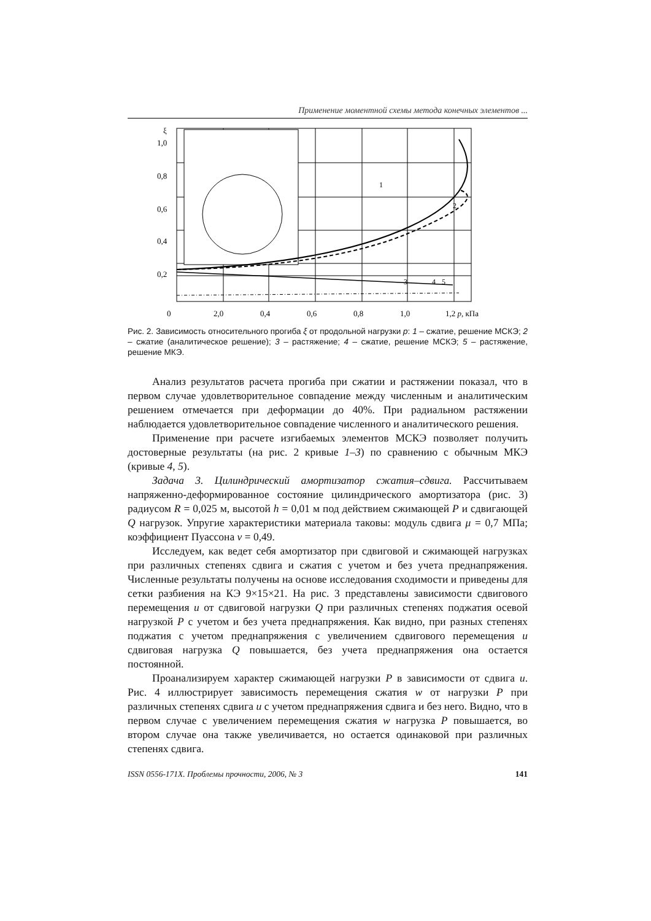Применение моментной схемы метода конечных элементов ...
ξ
1,0
0,8
0,6
0,4
0,2
0
2,0
0,4
0,6
0,8
1,0
1,2 p, кПа
1
2
3
4
5
Рис. 2. Зависимость относительного прогиба ξ от продольной нагрузки p: 1 – сжатие, решение МСКЭ; 2 – сжатие (аналитическое решение); 3 – растяжение; 4 – сжатие, решение МСКЭ; 5 – растяжение, решение МКЭ.
Анализ результатов расчета прогиба при сжатии и растяжении показал, что в первом случае удовлетворительное совпадение между численным и аналитическим решением отмечается при деформации до 40%. При радиальном растяжении наблюдается удовлетворительное совпадение численного и аналитического решения.
Применение при расчете изгибаемых элементов МСКЭ позволяет получить достоверные результаты (на рис. 2 кривые 1–3) по сравнению с обычным МКЭ (кривые 4, 5).
Задача 3. Цилиндрический амортизатор сжатия–сдвига. Рассчитываем напряженно-деформированное состояние цилиндрического амортизатора (рис. 3) радиусом R = 0,025 м, высотой h = 0,01 м под действием сжимающей P и сдвигающей Q нагрузок. Упругие характеристики материала таковы: модуль сдвига μ = 0,7 МПа; коэффициент Пуассона ν = 0,49.
Исследуем, как ведет себя амортизатор при сдвиговой и сжимающей нагрузках при различных степенях сдвига и сжатия с учетом и без учета преднапряжения. Численные результаты получены на основе исследования сходимости и приведены для сетки разбиения на КЭ 9×15×21. На рис. 3 представлены зависимости сдвигового перемещения u от сдвиговой нагрузки Q при различных степенях поджатия осевой нагрузкой P с учетом и без учета преднапряжения. Как видно, при разных степенях поджатия с учетом преднапряжения с увеличением сдвигового перемещения u сдвиговая нагрузка Q повышается, без учета преднапряжения она остается постоянной.
Проанализируем характер сжимающей нагрузки P в зависимости от сдвига u. Рис. 4 иллюстрирует зависимость перемещения сжатия w от нагрузки P при различных степенях сдвига u с учетом преднапряжения сдвига и без него. Видно, что в первом случае с увеличением перемещения сжатия w нагрузка P повышается, во втором случае она также увеличивается, но остается одинаковой при различных степенях сдвига.
ISSN 0556-171X. Проблемы прочности, 2006, № 3 141